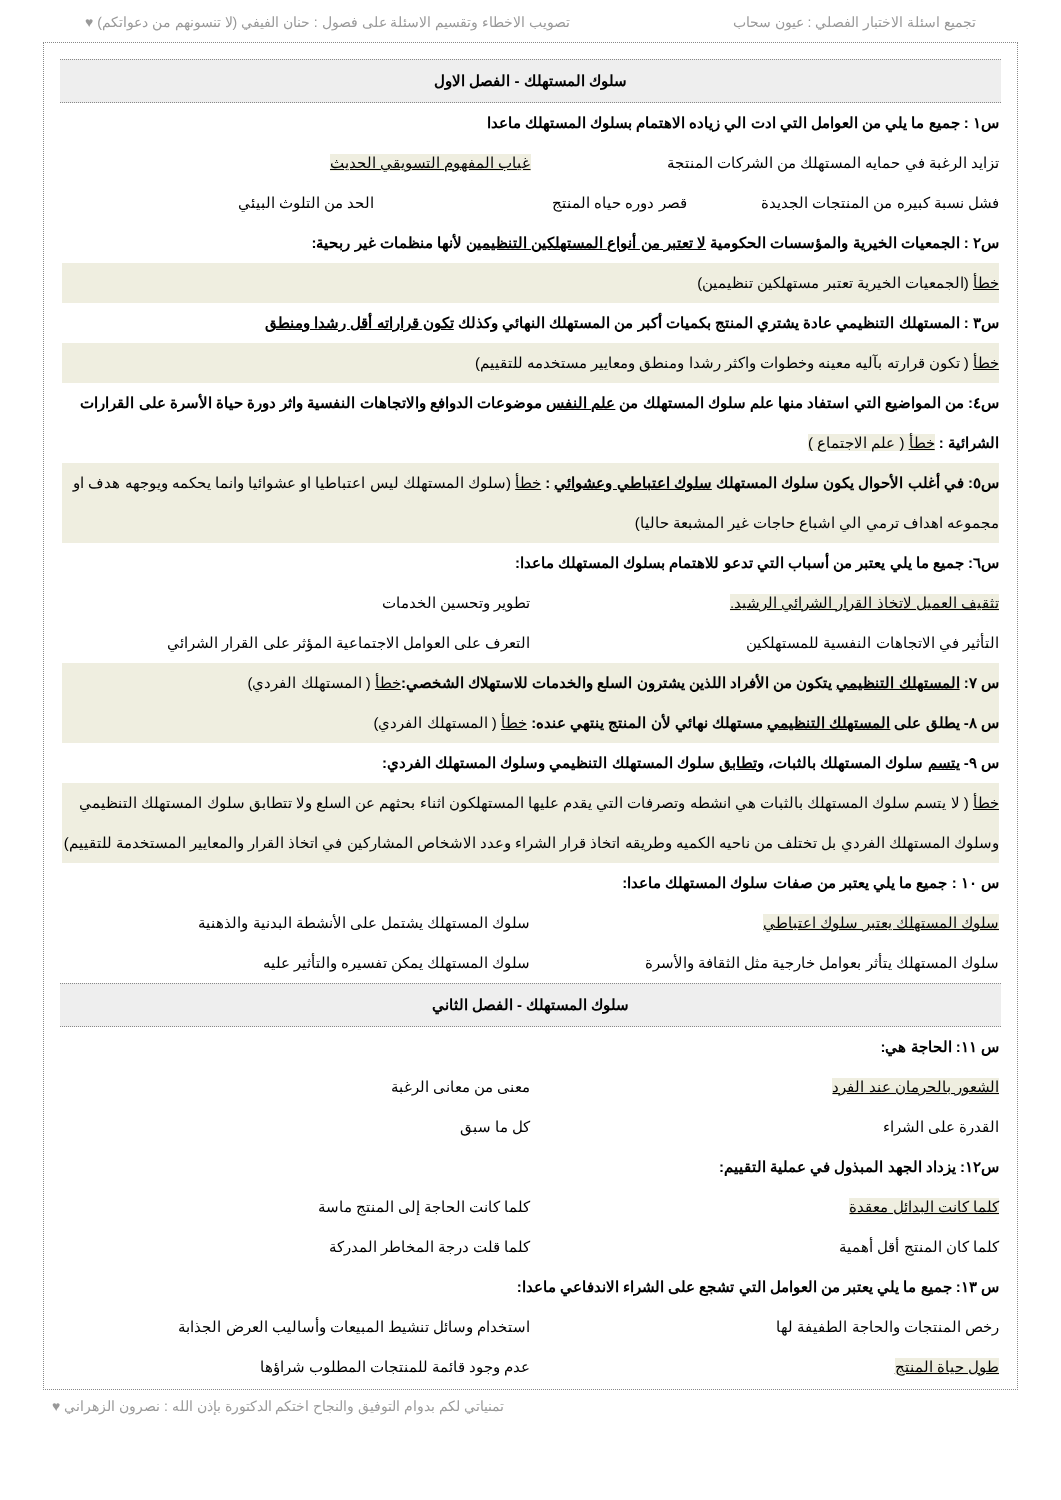تجميع اسئلة الاختبار الفصلي : عيون سحاب تصويب الاخطاء وتقسيم الاسئلة على فصول : حنان الفيفي (لا تنسونهم من دعواتكم) ♥
سلوك المستهلك - الفصل الاول
س١ : جميع ما يلي من العوامل التي ادت الي زياده الاهتمام بسلوك المستهلك ماعدا
تزايد الرغبة في حمايه المستهلك من الشركات المنتجة غياب المفهوم التسويقي الحديث
فشل نسبة كبيره من المنتجات الجديدة قصر دوره حياه المنتج الحد من التلوث البيئي
س٢ : الجمعيات الخيرية والمؤسسات الحكومية لا تعتبر من أنواع المستهلكين التنظيمين لأنها منظمات غير ربحية:
خطأ (الجمعيات الخيرية تعتبر مستهلكين تنظيمين)
س٣ : المستهلك التنظيمي عادة يشتري المنتج بكميات أكبر من المستهلك النهائي وكذلك تكون قراراته أقل رشدا ومنطق
خطأ ( تكون قرارته بآليه معينه وخطوات واكثر رشدا ومنطق ومعايير مستخدمه للتقييم)
س٤: من المواضيع التي استفاد منها علم سلوك المستهلك من علم النفس موضوعات الدوافع والاتجاهات النفسية واثر دورة حياة الأسرة على القرارات الشرائية : خطأ ( علم الاجتماع )
س٥: في أغلب الأحوال يكون سلوك المستهلك سلوك اعتباطي وعشوائي : خطأ (سلوك المستهلك ليس اعتباطيا او عشوائيا وانما يحكمه ويوجهه هدف او مجموعه اهداف ترمي الي اشباع حاجات غير المشبعة حاليا)
س٦: جميع ما يلي يعتبر من أسباب التي تدعو للاهتمام بسلوك المستهلك ماعدا:
تثقيف العميل لاتخاذ القرار الشرائي الرشيد. تطوير وتحسين الخدمات
التأثير في الاتجاهات النفسية للمستهلكين التعرف على العوامل الاجتماعية المؤثر على القرار الشرائي
س ٧: المستهلك التنظيمي يتكون من الأفراد اللذين يشترون السلع والخدمات للاستهلاك الشخصي: خطأ ( المستهلك الفردي)
س ٨- يطلق على المستهلك التنظيمي مستهلك نهائي لأن المنتج ينتهي عنده: خطأ ( المستهلك الفردي)
س ٩- يتسم سلوك المستهلك بالثبات، وتطابق سلوك المستهلك التنظيمي وسلوك المستهلك الفردي:
خطأ ( لا يتسم سلوك المستهلك بالثبات هي انشطه وتصرفات التي يقدم عليها المستهلكون اثناء بحثهم عن السلع ولا تتطابق سلوك المستهلك التنظيمي وسلوك المستهلك الفردي بل تختلف من ناحيه الكميه وطريقه اتخاذ قرار الشراء وعدد الاشخاص المشاركين في اتخاذ القرار والمعايير المستخدمة للتقييم)
س ١٠ : جميع ما يلي يعتبر من صفات سلوك المستهلك ماعدا:
سلوك المستهلك يعتبر سلوك اعتباطي سلوك المستهلك يشتمل على الأنشطة البدنية والذهنية
سلوك المستهلك يتأثر بعوامل خارجية مثل الثقافة والأسرة سلوك المستهلك يمكن تفسيره والتأثير عليه
سلوك المستهلك - الفصل الثاني
س ١١: الحاجة هي:
الشعور بالحرمان عند الفرد معنى من معانى الرغبة
القدرة على الشراء كل ما سبق
س١٢: يزداد الجهد المبذول في عملية التقييم:
كلما كانت البدائل معقدة كلما كانت الحاجة إلى المنتج ماسة
كلما كان المنتج أقل أهمية كلما قلت درجة المخاطر المدركة
س ١٣: جميع ما يلي يعتبر من العوامل التي تشجع على الشراء الاندفاعي ماعدا:
رخص المنتجات والحاجة الطفيفة لها استخدام وسائل تنشيط المبيعات وأساليب العرض الجذابة
طول حياة المنتج عدم وجود قائمة للمنتجات المطلوب شراؤها
تمنياتي لكم بدوام التوفيق والنجاح اختكم الدكتورة بإذن الله : نصرون الزهراني ♥